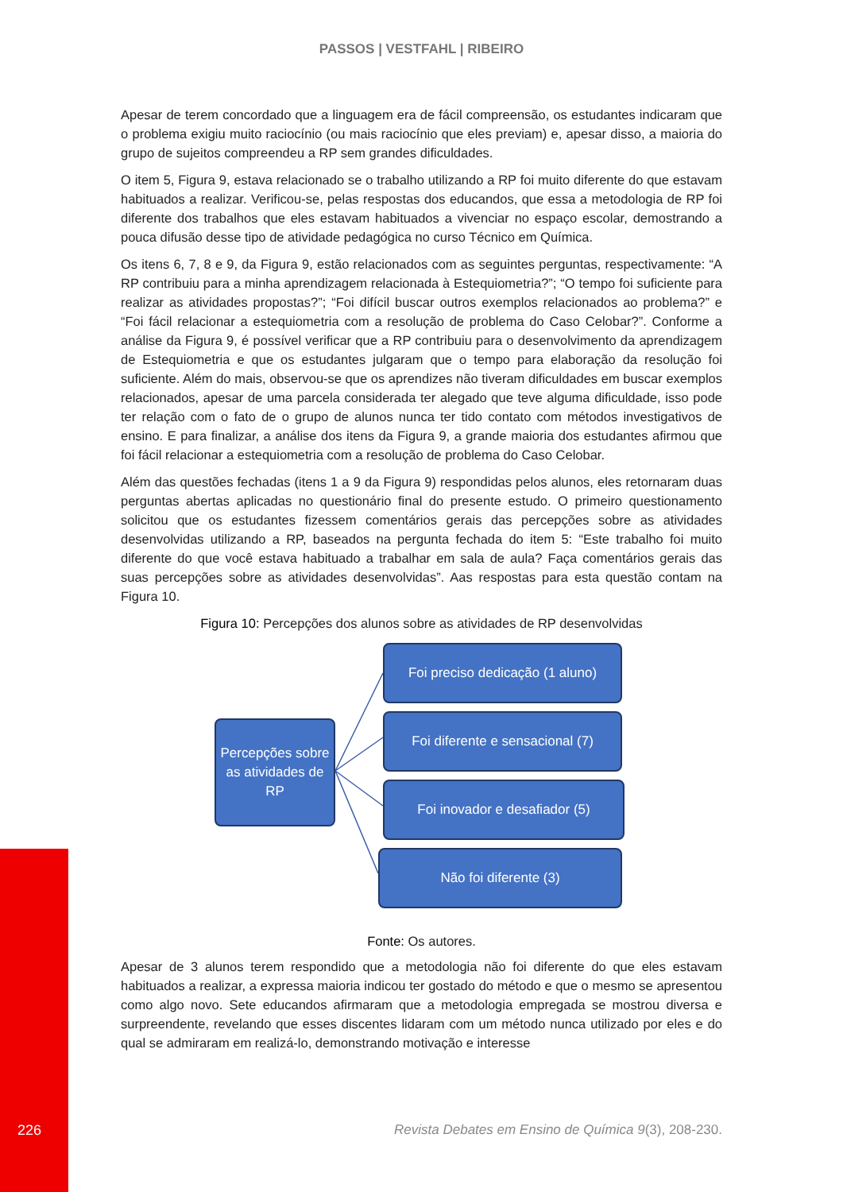PASSOS | VESTFAHL | RIBEIRO
Apesar de terem concordado que a linguagem era de fácil compreensão, os estudantes indicaram que o problema exigiu muito raciocínio (ou mais raciocínio que eles previam) e, apesar disso, a maioria do grupo de sujeitos compreendeu a RP sem grandes dificuldades.
O item 5, Figura 9, estava relacionado se o trabalho utilizando a RP foi muito diferente do que estavam habituados a realizar. Verificou-se, pelas respostas dos educandos, que essa a metodologia de RP foi diferente dos trabalhos que eles estavam habituados a vivenciar no espaço escolar, demostrando a pouca difusão desse tipo de atividade pedagógica no curso Técnico em Química.
Os itens 6, 7, 8 e 9, da Figura 9, estão relacionados com as seguintes perguntas, respectivamente: “A RP contribuiu para a minha aprendizagem relacionada à Estequiometria?”; “O tempo foi suficiente para realizar as atividades propostas?”; “Foi difícil buscar outros exemplos relacionados ao problema?” e “Foi fácil relacionar a estequiometria com a resolução de problema do Caso Celobar?”. Conforme a análise da Figura 9, é possível verificar que a RP contribuiu para o desenvolvimento da aprendizagem de Estequiometria e que os estudantes julgaram que o tempo para elaboração da resolução foi suficiente. Além do mais, observou-se que os aprendizes não tiveram dificuldades em buscar exemplos relacionados, apesar de uma parcela considerada ter alegado que teve alguma dificuldade, isso pode ter relação com o fato de o grupo de alunos nunca ter tido contato com métodos investigativos de ensino. E para finalizar, a análise dos itens da Figura 9, a grande maioria dos estudantes afirmou que foi fácil relacionar a estequiometria com a resolução de problema do Caso Celobar.
Além das questões fechadas (itens 1 a 9 da Figura 9) respondidas pelos alunos, eles retornaram duas perguntas abertas aplicadas no questionário final do presente estudo. O primeiro questionamento solicitou que os estudantes fizessem comentários gerais das percepções sobre as atividades desenvolvidas utilizando a RP, baseados na pergunta fechada do item 5: “Este trabalho foi muito diferente do que você estava habituado a trabalhar em sala de aula? Faça comentários gerais das suas percepções sobre as atividades desenvolvidas”. Aas respostas para esta questão contam na Figura 10.
Figura 10: Percepções dos alunos sobre as atividades de RP desenvolvidas
Percepções sobre as atividades de RP
Foi preciso dedicação (1 aluno)
Foi diferente e sensacional (7)
Foi inovador e desafiador (5)
Não foi diferente (3)
Fonte: Os autores.
Apesar de 3 alunos terem respondido que a metodologia não foi diferente do que eles estavam habituados a realizar, a expressa maioria indicou ter gostado do método e que o mesmo se apresentou como algo novo. Sete educandos afirmaram que a metodologia empregada se mostrou diversa e surpreendente, revelando que esses discentes lidaram com um método nunca utilizado por eles e do qual se admiraram em realizá-lo, demonstrando motivação e interesse
226 Revista Debates em Ensino de Química 9(3), 208-230.